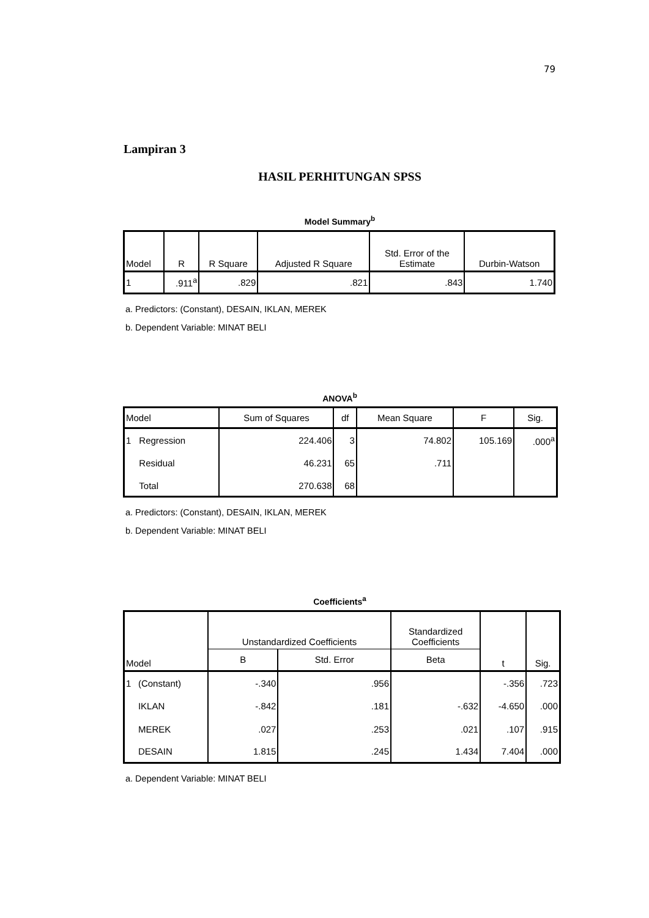79
Lampiran 3
HASIL PERHITUNGAN SPSS
Model Summary<sup>b</sup>
| Model | R | R Square | Adjusted R Square | Std. Error of the Estimate | Durbin-Watson |
| --- | --- | --- | --- | --- | --- |
| 1 | .911<sup>a</sup> | .829 | .821 | .843 | 1.740 |
a. Predictors: (Constant), DESAIN, IKLAN, MEREK
b. Dependent Variable: MINAT BELI
ANOVA<sup>b</sup>
| Model | | Sum of Squares | df | Mean Square | F | Sig. |
| --- | --- | --- | --- | --- | --- | --- |
| 1 | Regression | 224.406 | 3 | 74.802 | 105.169 | .000<sup>a</sup> |
| | Residual | 46.231 | 65 | .711 | | |
| | Total | 270.638 | 68 | | | |
a. Predictors: (Constant), DESAIN, IKLAN, MEREK
b. Dependent Variable: MINAT BELI
Coefficients<sup>a</sup>
| Model | | Unstandardized Coefficients | | Standardized Coefficients | t | Sig. |
| --- | --- | --- | --- | --- | --- | --- |
| | | B | Std. Error | Beta | | |
| 1 | (Constant) | -.340 | .956 | | -.356 | .723 |
| | IKLAN | -.842 | .181 | -.632 | -4.650 | .000 |
| | MEREK | .027 | .253 | .021 | .107 | .915 |
| | DESAIN | 1.815 | .245 | 1.434 | 7.404 | .000 |
a. Dependent Variable: MINAT BELI